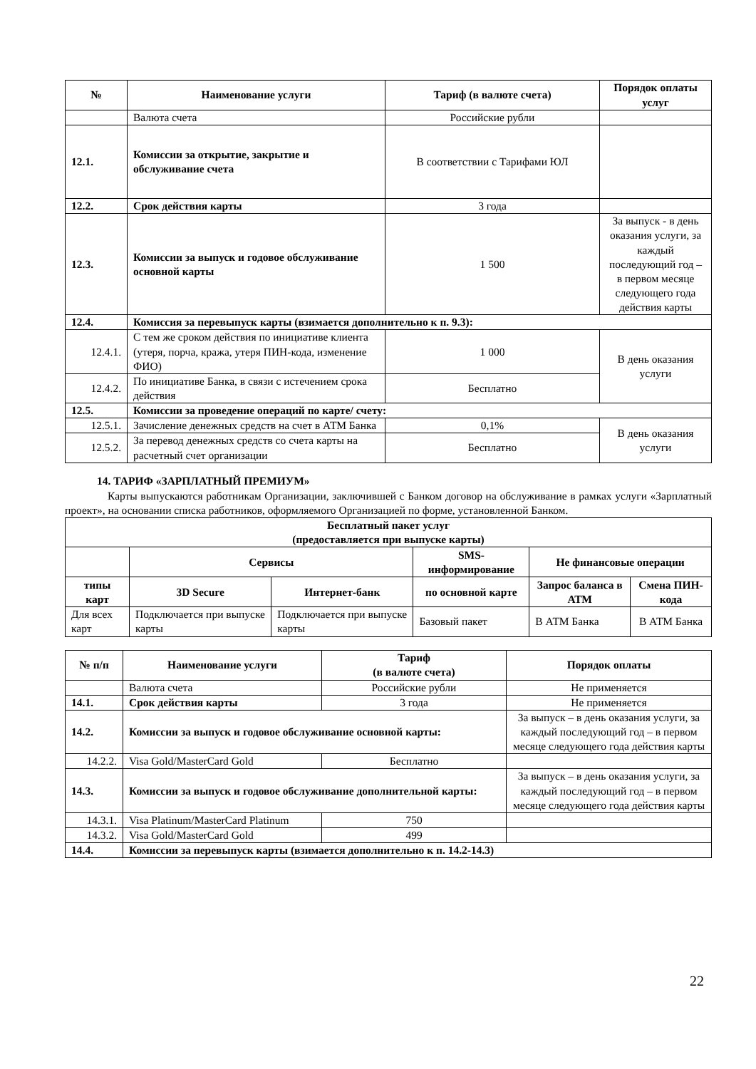| № | Наименование услуги | Тариф (в валюте счета) | Порядок оплаты услуг |
| --- | --- | --- | --- |
| | Валюта счета | Российские рубли | |
| 12.1. | Комиссии за открытие, закрытие и обслуживание счета | В соответствии с Тарифами ЮЛ | |
| 12.2. | Срок действия карты | 3 года | |
| 12.3. | Комиссии за выпуск и годовое обслуживание основной карты | 1 500 | За выпуск - в день оказания услуги, за каждый последующий год – в первом месяце следующего года действия карты |
| 12.4. | Комиссия за перевыпуск карты (взимается дополнительно к п. 9.3): | | |
| 12.4.1. | С тем же сроком действия по инициативе клиента (утеря, порча, кража, утеря ПИН-кода, изменение ФИО) | 1 000 | В день оказания услуги |
| 12.4.2. | По инициативе Банка, в связи с истечением срока действия | Бесплатно | |
| 12.5. | Комиссии за проведение операций по карте/ счету: | | |
| 12.5.1. | Зачисление денежных средств на счет в АТМ Банка | 0,1% | В день оказания услуги |
| 12.5.2. | За перевод денежных средств со счета карты на расчетный счет организации | Бесплатно | |
14. ТАРИФ «ЗАРПЛАТНЫЙ ПРЕМИУМ»
Карты выпускаются работникам Организации, заключившей с Банком договор на обслуживание в рамках услуги «Зарплатный проект», на основании списка работников, оформляемого Организацией по форме, установленной Банком.
| Бесплатный пакет услуг (предоставляется при выпуске карты) | | | | | |
| --- | --- | --- | --- | --- | --- |
| | Сервисы | | SMS-информирование | Не финансовые операции | |
| типы карт | 3D Secure | Интернет-банк | по основной карте | Запрос баланса в АТМ | Смена ПИН-кода |
| Для всех карт | Подключается при выпуске карты | Подключается при выпуске карты | Базовый пакет | В АТМ Банка | В АТМ Банка |
| № п/п | Наименование услуги | Тариф (в валюте счета) | Порядок оплаты |
| --- | --- | --- | --- |
| | Валюта счета | Российские рубли | Не применяется |
| 14.1. | Срок действия карты | 3 года | Не применяется |
| 14.2. | Комиссии за выпуск и годовое обслуживание основной карты: | | За выпуск – в день оказания услуги, за каждый последующий год – в первом месяце следующего года действия карты |
| 14.2.2. | Visa Gold/MasterCard Gold | Бесплатно | |
| 14.3. | Комиссии за выпуск и годовое обслуживание дополнительной карты: | | За выпуск – в день оказания услуги, за каждый последующий год – в первом месяце следующего года действия карты |
| 14.3.1. | Visa Platinum/MasterCard Platinum | 750 | |
| 14.3.2. | Visa Gold/MasterCard Gold | 499 | |
| 14.4. | Комиссии за перевыпуск карты (взимается дополнительно к п. 14.2-14.3) | | |
22